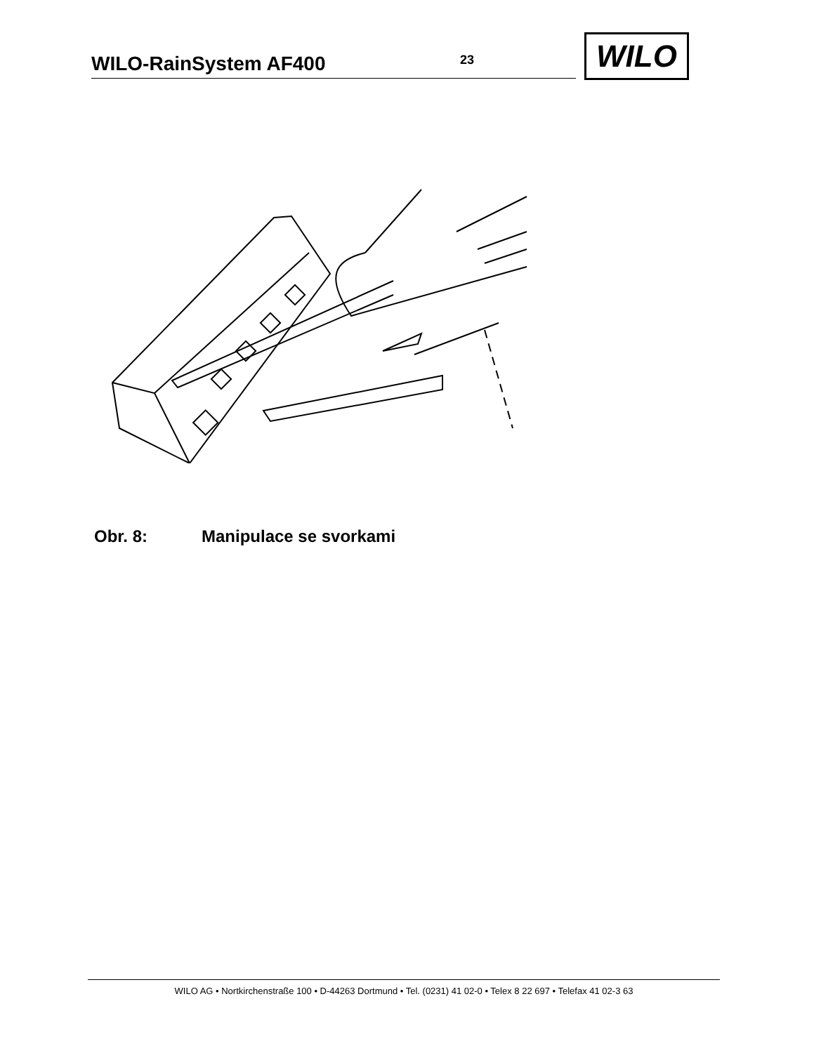WILO-RainSystem AF400 23
WILO
Obr. 8: Manipulace se svorkami
WILO AG • Nortkirchenstraße 100 • D-44263 Dortmund • Tel. (0231) 41 02-0 • Telex 8 22 697 • Telefax 41 02-3 63